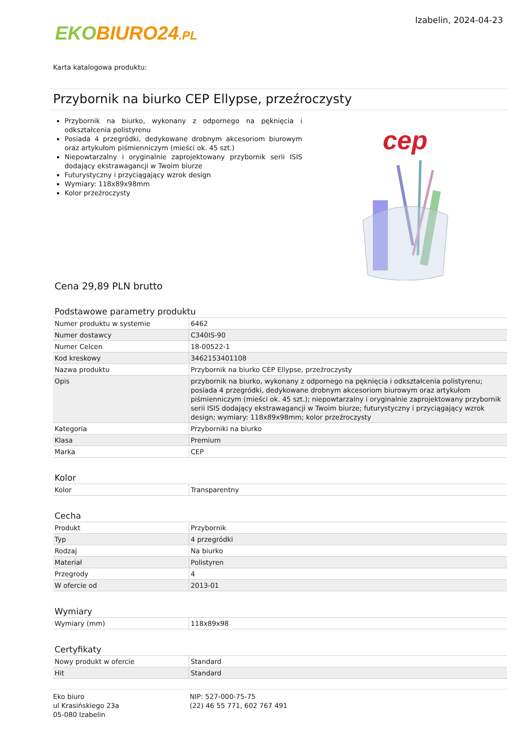EKO BIURO24.PL
Izabelin, 2024-04-23
Karta katalogowa produktu:
Przybornik na biurko CEP Ellypse, przeźroczysty
Przybornik na biurko, wykonany z odpornego na pęknięcia i odkształcenia polistyrenu
Posiada 4 przegródki, dedykowane drobnym akcesoriom biurowym oraz artykułom piśmienniczym (mieści ok. 45 szt.)
Niepowtarzalny i oryginalnie zaprojektowany przybornik serii ISIS dodający ekstrawagancji w Twoim biurze
Futurystyczny i przyciągający wzrok design
Wymiary: 118x89x98mm
Kolor przeźroczysty
cep
Cena 29,89 PLN brutto
Podstawowe parametry produktu
| Numer produktu w systemie | 6462 |
| Numer dostawcy | C340IS-90 |
| Numer Celcen | 18-00522-1 |
| Kod kreskowy | 3462153401108 |
| Nazwa produktu | Przybornik na biurko CEP Ellypse, przeźroczysty |
| Opis | przybornik na biurko, wykonany z odpornego na pęknięcia i odkształcenia polistyrenu; posiada 4 przegródki, dedykowane drobnym akcesoriom biurowym oraz artykułom piśmienniczym (mieści ok. 45 szt.); niepowtarzalny i oryginalnie zaprojektowany przybornik serii ISIS dodający ekstrawagancji w Twoim biurze; futurystyczny i przyciągający wzrok design; wymiary: 118x89x98mm; kolor przeźroczysty |
| Kategoria | Przyborniki na biurko |
| Klasa | Premium |
| Marka | CEP |
Kolor
| Kolor | Transparentny |
Cecha
| Produkt | Przybornik |
| Typ | 4 przegródki |
| Rodzaj | Na biurko |
| Materiał | Polistyren |
| Przegrody | 4 |
| W ofercie od | 2013-01 |
Wymiary
| Wymiary (mm) | 118x89x98 |
Certyfikaty
| Nowy produkt w ofercie | Standard |
| Hit | Standard |
Eko biuro
ul Krasińskiego 23a
05-080 Izabelin
NIP: 527-000-75-75
(22) 46 55 771, 602 767 491